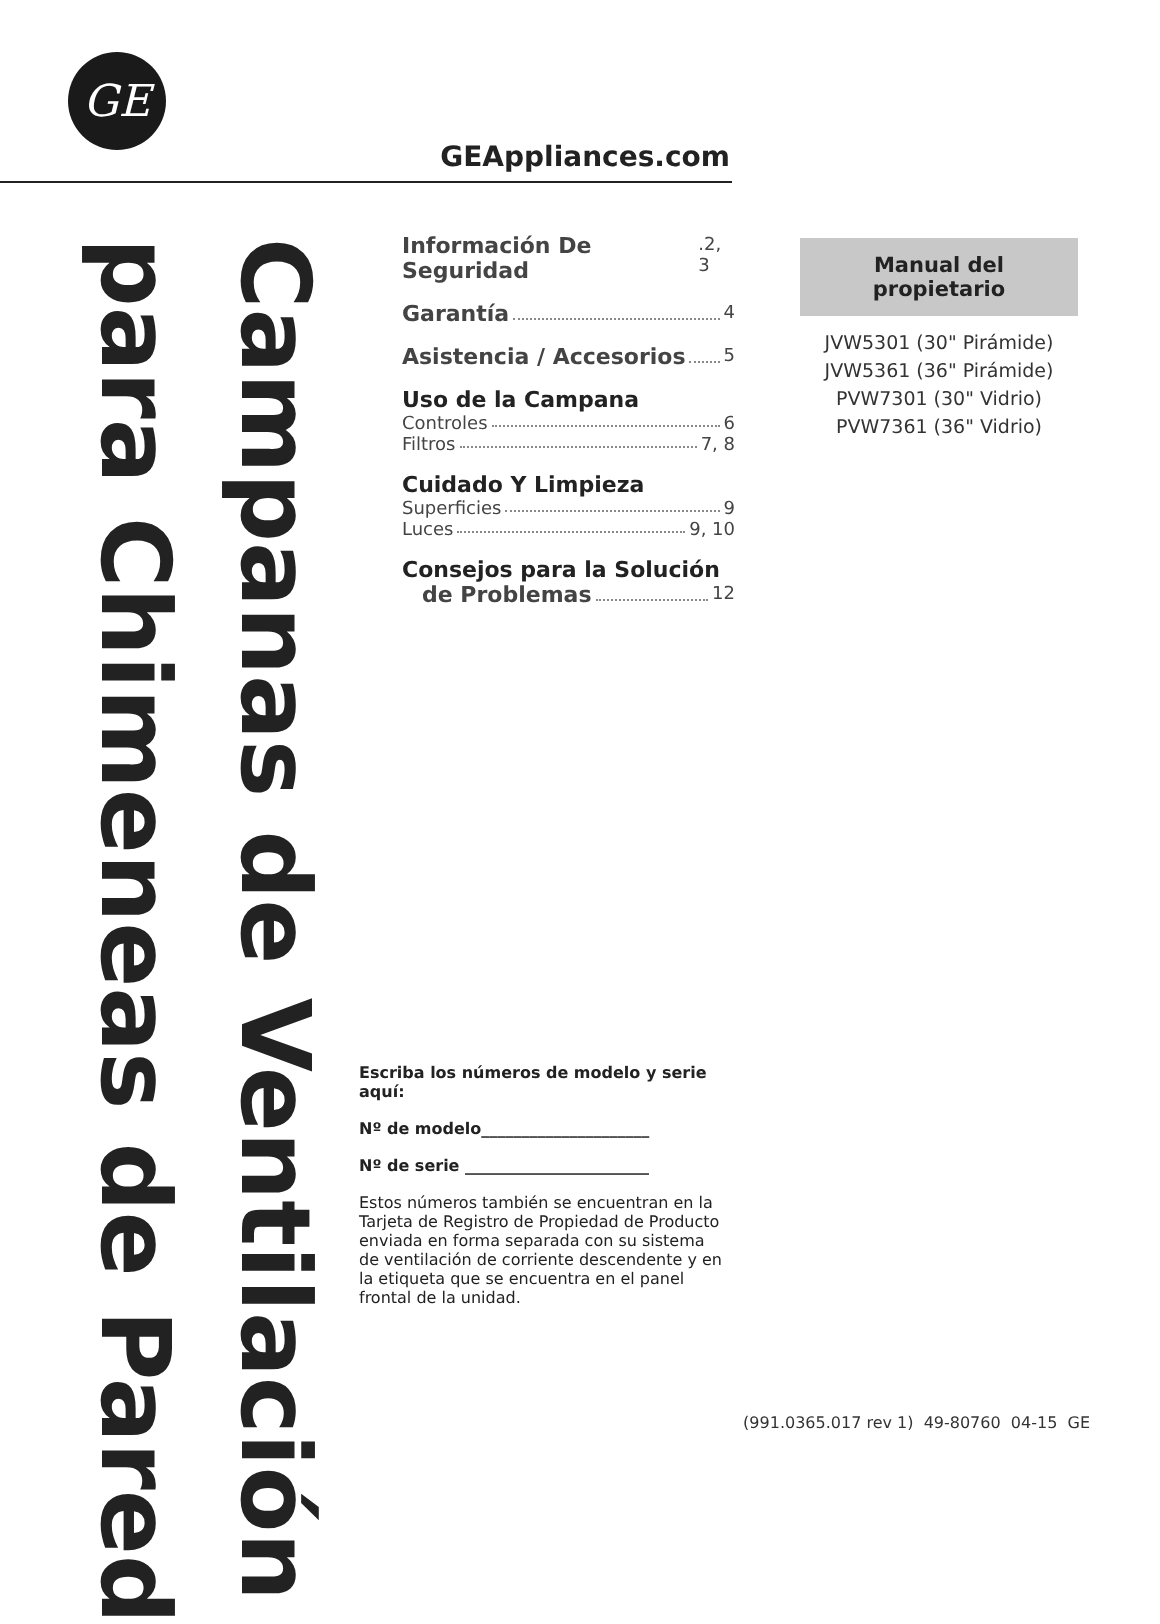GE
GEAppliances.com
Campanas de Ventilación
para Chimeneas de Pared
Información De Seguridad.2, 3
Garantía 4
Asistencia / Accesorios 5
Uso de la Campana
Controles 6
Filtros 7, 8
Cuidado Y Limpieza
Superficies 9
Luces 9, 10
Consejos para la Solución
de Problemas 12
Escriba los números de modelo y serie aquí:
Nº de modelo_____________________
Nº de serie _______________________
Estos números también se encuentran en la Tarjeta de Registro de Propiedad de Producto enviada en forma separada con su sistema de ventilación de corriente descendente y en la etiqueta que se encuentra en el panel frontal de la unidad.
Manual del propietario
JVW5301 (30" Pirámide)
JVW5361 (36" Pirámide)
PVW7301 (30" Vidrio)
PVW7361 (36" Vidrio)
(991.0365.017 rev 1) 49-80760 04-15 GE